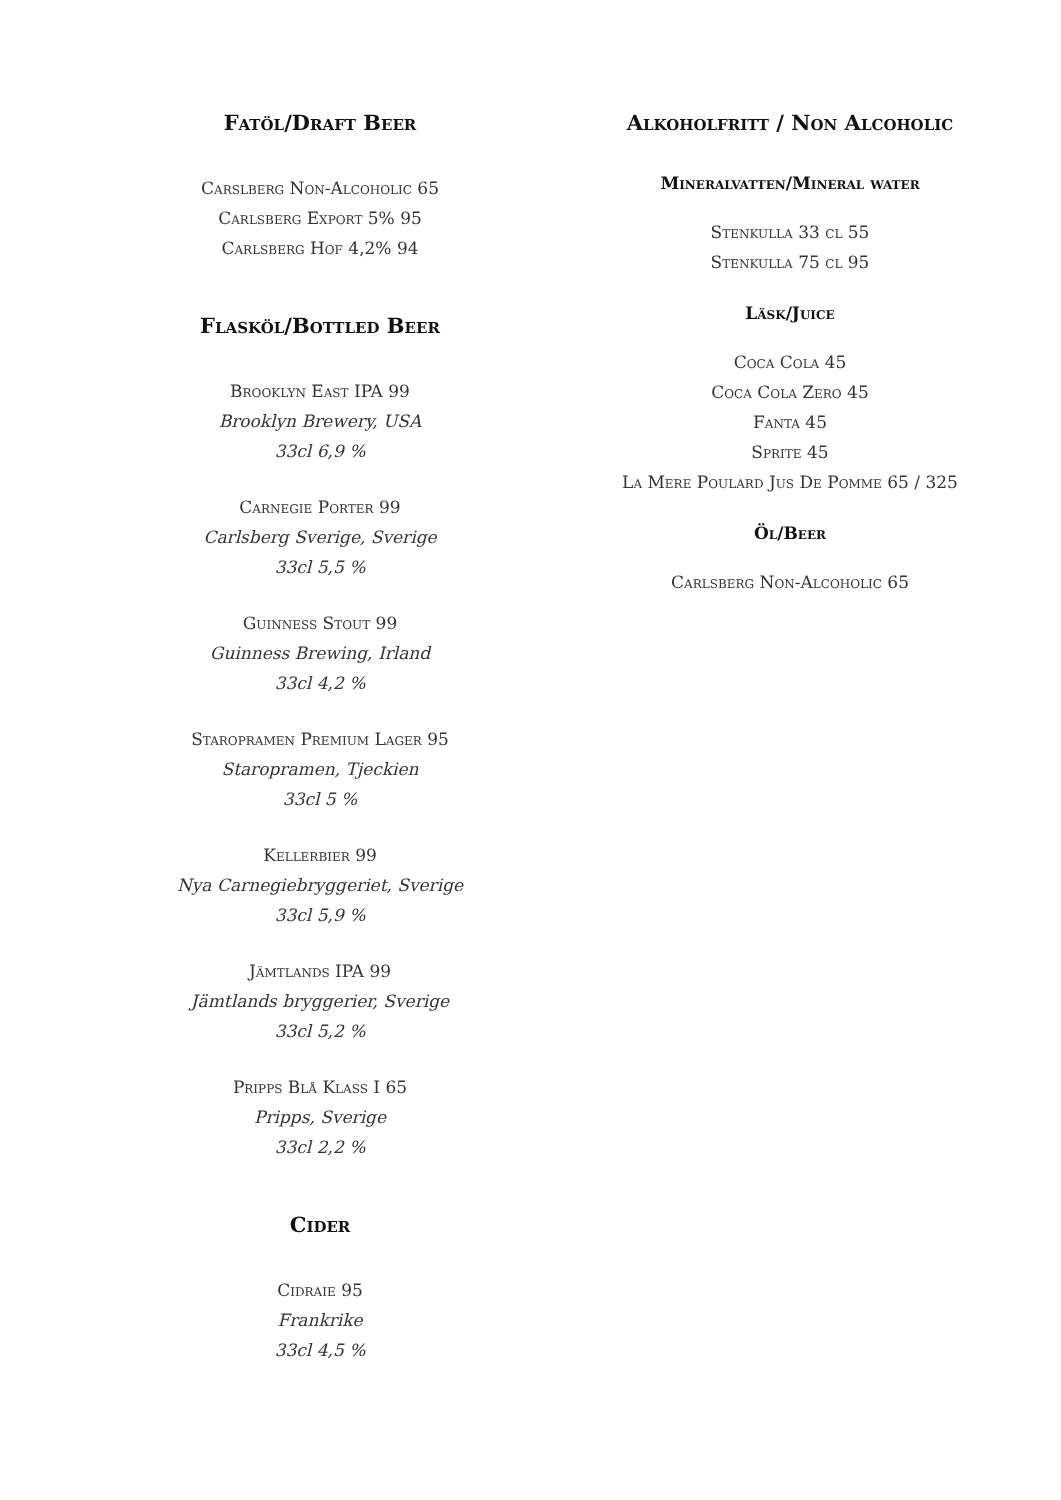Fatöl/Draft Beer
Carslberg Non-Alcoholic 65
Carlsberg Export 5% 95
Carlsberg Hof 4,2% 94
Flasköl/Bottled Beer
Brooklyn East IPA 99
Brooklyn Brewery, USA
33cl 6,9 %
Carnegie Porter 99
Carlsberg Sverige, Sverige
33cl 5,5 %
Guinness Stout 99
Guinness Brewing, Irland
33cl 4,2 %
Staropramen Premium Lager 95
Staropramen, Tjeckien
33cl 5 %
Kellerbier 99
Nya Carnegiebryggeriet, Sverige
33cl 5,9 %
Jämtlands IPA 99
Jämtlands bryggerier, Sverige
33cl 5,2 %
Pripps Blå Klass I 65
Pripps, Sverige
33cl 2,2 %
Cider
Cidraie 95
Frankrike
33cl 4,5 %
Alkoholfritt / Non Alcoholic
Mineralvatten/Mineral water
Stenkulla 33 cl 55
Stenkulla 75 cl 95
Läsk/Juice
Coca Cola 45
Coca Cola Zero 45
Fanta 45
Sprite 45
La Mere Poulard Jus De Pomme 65 / 325
Öl/Beer
Carlsberg Non-Alcoholic 65